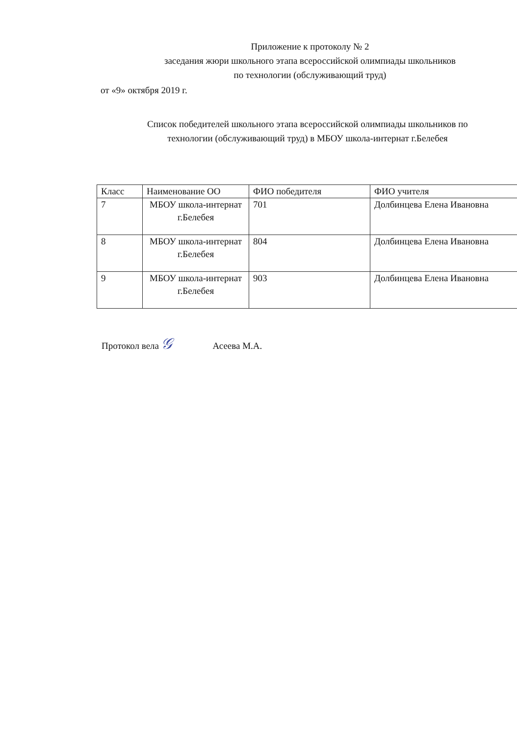Приложение к протоколу № 2
заседания жюри школьного этапа всероссийской олимпиады школьников
по технологии (обслуживающий труд)
от «9» октября 2019 г.
Список победителей школьного этапа всероссийской олимпиады школьников по
технологии (обслуживающий труд) в МБОУ школа-интернат г.Белебея
| Класс | Наименование ОО | ФИО победителя | ФИО учителя |
| 7 | МБОУ школа-интернат г.Белебея | 701 | Долбинцева Елена Ивановна |
| 8 | МБОУ школа-интернат г.Белебея | 804 | Долбинцева Елена Ивановна |
| 9 | МБОУ школа-интернат г.Белебея | 903 | Долбинцева Елена Ивановна |
Протокол вела 𝒢 Асеева М.А.